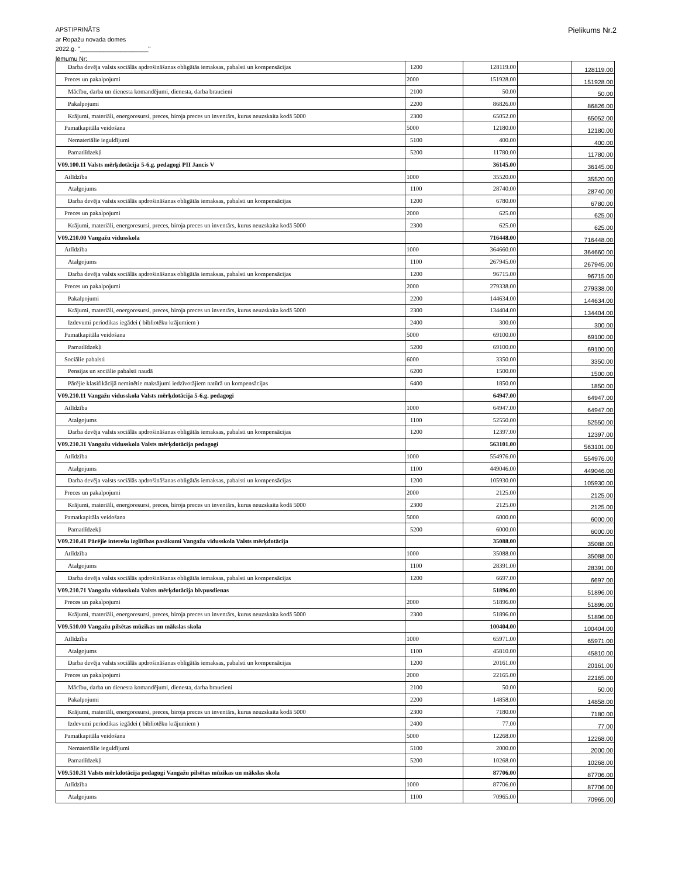APSTIPRINĀTS
ar Ropažu novada domes
2022.g. "____________________"
lēmumu Nr:
Pielikums Nr.2
| Darba devēja valsts sociālās apdrošināšanas obligātās iemaksas, pabalsti un kompensācijas | 1200 | 128119.00 | | 128119.00 |
| Preces un pakalpojumi | 2000 | 151928.00 | | 151928.00 |
| Mācību, darba un dienesta komandējumi, dienesta, darba braucieni | 2100 | 50.00 | | 50.00 |
| Pakalpojumi | 2200 | 86826.00 | | 86826.00 |
| Krājumi, materiāli, energoresursi, preces, biroja preces un inventārs, kurus neuzskaita kodā 5000 | 2300 | 65052.00 | | 65052.00 |
| Pamatkapitāla veidošana | 5000 | 12180.00 | | 12180.00 |
| Nemateriālie ieguldījumi | 5100 | 400.00 | | 400.00 |
| Pamatlīdzekļi | 5200 | 11780.00 | | 11780.00 |
| V09.100.11 Valsts mērķdotācija 5-6.g. pedagogi PII Jancis V | | 36145.00 | | 36145.00 |
| Atlīdzība | 1000 | 35520.00 | | 35520.00 |
| Atalgojums | 1100 | 28740.00 | | 28740.00 |
| Darba devēja valsts sociālās apdrošināšanas obligātās iemaksas, pabalsti un kompensācijas | 1200 | 6780.00 | | 6780.00 |
| Preces un pakalpojumi | 2000 | 625.00 | | 625.00 |
| Krājumi, materiāli, energoresursi, preces, biroja preces un inventārs, kurus neuzskaita kodā 5000 | 2300 | 625.00 | | 625.00 |
| V09.210.00 Vangažu vidusskola | | 716448.00 | | 716448.00 |
| Atlīdzība | 1000 | 364660.00 | | 364660.00 |
| Atalgojums | 1100 | 267945.00 | | 267945.00 |
| Darba devēja valsts sociālās apdrošināšanas obligātās iemaksas, pabalsti un kompensācijas | 1200 | 96715.00 | | 96715.00 |
| Preces un pakalpojumi | 2000 | 279338.00 | | 279338.00 |
| Pakalpojumi | 2200 | 144634.00 | | 144634.00 |
| Krājumi, materiāli, energoresursi, preces, biroja preces un inventārs, kurus neuzskaita kodā 5000 | 2300 | 134404.00 | | 134404.00 |
| Izdevumi periodikas iegādei ( bibliotēku krājumiem ) | 2400 | 300.00 | | 300.00 |
| Pamatkapitāla veidošana | 5000 | 69100.00 | | 69100.00 |
| Pamatlīdzekļi | 5200 | 69100.00 | | 69100.00 |
| Sociālie pabalsti | 6000 | 3350.00 | | 3350.00 |
| Pensijas un sociālie pabalsti naudā | 6200 | 1500.00 | | 1500.00 |
| Pārējie klasifikācijā neminētie maksājumi iedzīvotājiem natūrā un kompensācijas | 6400 | 1850.00 | | 1850.00 |
| V09.210.11 Vangažu vidusskola Valsts mērķdotācija 5-6.g. pedagogi | | 64947.00 | | 64947.00 |
| Atlīdzība | 1000 | 64947.00 | | 64947.00 |
| Atalgojums | 1100 | 52550.00 | | 52550.00 |
| Darba devēja valsts sociālās apdrošināšanas obligātās iemaksas, pabalsti un kompensācijas | 1200 | 12397.00 | | 12397.00 |
| V09.210.31 Vangažu vidusskola Valsts mērķdotācija pedagogi | | 563101.00 | | 563101.00 |
| Atlīdzība | 1000 | 554976.00 | | 554976.00 |
| Atalgojums | 1100 | 449046.00 | | 449046.00 |
| Darba devēja valsts sociālās apdrošināšanas obligātās iemaksas, pabalsti un kompensācijas | 1200 | 105930.00 | | 105930.00 |
| Preces un pakalpojumi | 2000 | 2125.00 | | 2125.00 |
| Krājumi, materiāli, energoresursi, preces, biroja preces un inventārs, kurus neuzskaita kodā 5000 | 2300 | 2125.00 | | 2125.00 |
| Pamatkapitāla veidošana | 5000 | 6000.00 | | 6000.00 |
| Pamatlīdzekļi | 5200 | 6000.00 | | 6000.00 |
| V09.210.41 Pārējie interešu izglītības pasākumi Vangažu vidusskola Valsts mērķdotācija | | 35088.00 | | 35088.00 |
| Atlīdzība | 1000 | 35088.00 | | 35088.00 |
| Atalgojums | 1100 | 28391.00 | | 28391.00 |
| Darba devēja valsts sociālās apdrošināšanas obligātās iemaksas, pabalsti un kompensācijas | 1200 | 6697.00 | | 6697.00 |
| V09.210.71 Vangažu vidusskola Valsts mērķdotācija bīvpusdienas | | 51896.00 | | 51896.00 |
| Preces un pakalpojumi | 2000 | 51896.00 | | 51896.00 |
| Krājumi, materiāli, energoresursi, preces, biroja preces un inventārs, kurus neuzskaita kodā 5000 | 2300 | 51896.00 | | 51896.00 |
| V09.510.00 Vangažu pilsētas mūzikas un mākslas skola | | 100404.00 | | 100404.00 |
| Atlīdzība | 1000 | 65971.00 | | 65971.00 |
| Atalgojums | 1100 | 45810.00 | | 45810.00 |
| Darba devēja valsts sociālās apdrošināšanas obligātās iemaksas, pabalsti un kompensācijas | 1200 | 20161.00 | | 20161.00 |
| Preces un pakalpojumi | 2000 | 22165.00 | | 22165.00 |
| Mācību, darba un dienesta komandējumi, dienesta, darba braucieni | 2100 | 50.00 | | 50.00 |
| Pakalpojumi | 2200 | 14858.00 | | 14858.00 |
| Krājumi, materiāli, energoresursi, preces, biroja preces un inventārs, kurus neuzskaita kodā 5000 | 2300 | 7180.00 | | 7180.00 |
| Izdevumi periodikas iegādei ( bibliotēku krājumiem ) | 2400 | 77.00 | | 77.00 |
| Pamatkapitāla veidošana | 5000 | 12268.00 | | 12268.00 |
| Nemateriālie ieguldījumi | 5100 | 2000.00 | | 2000.00 |
| Pamatlīdzekļi | 5200 | 10268.00 | | 10268.00 |
| V09.510.31 Valsts mērkdotācija pedagogi Vangažu pilsētas mūzikas un mākslas skola | | 87706.00 | | 87706.00 |
| Atlīdzība | 1000 | 87706.00 | | 87706.00 |
| Atalgojums | 1100 | 70965.00 | | 70965.00 |